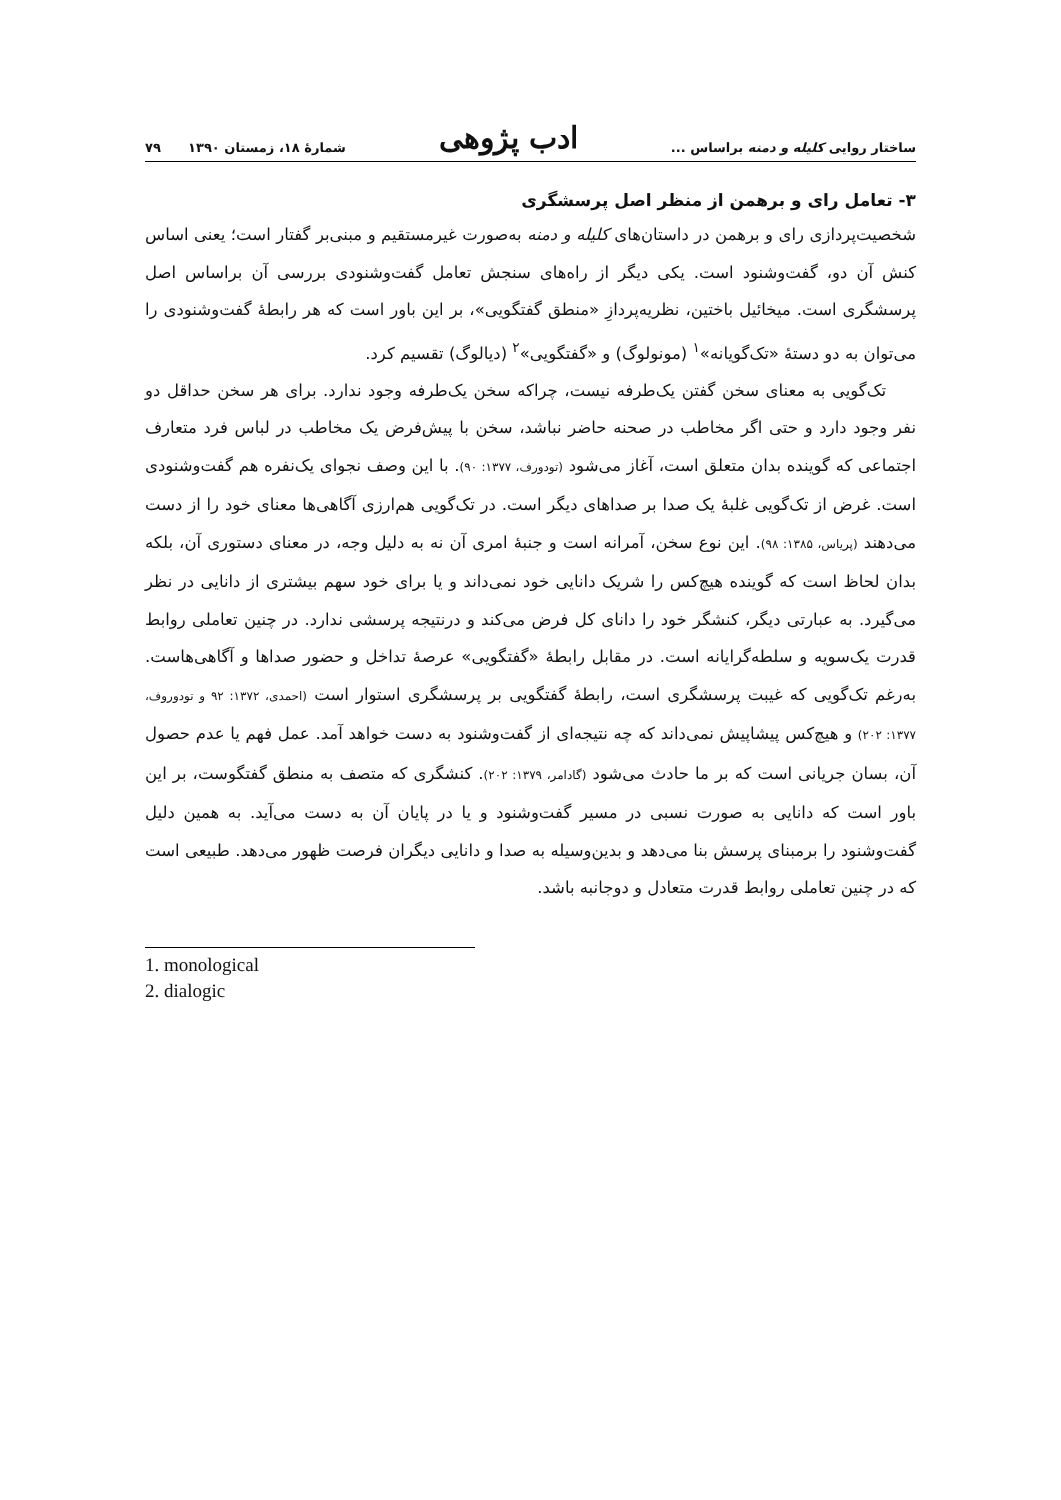ساختار روایی کلیله و دمنه براساس ... ادب پژوهی شمارهٔ ۱۸، زمستان ۱۳۹۰ ۷۹
۳- تعامل رای و برهمن از منظر اصل پرسشگری
شخصیت‌پردازی رای و برهمن در داستان‌های کلیله و دمنه به‌صورت غیرمستقیم و مبنی‌بر گفتار است؛ یعنی اساس کنش آن دو، گفت‌وشنود است. یکی دیگر از راه‌های سنجش تعامل گفت‌وشنودی بررسی آن براساس اصل پرسشگری است. میخائیل باختین، نظریه‌پردازِ «منطق گفتگویی»، بر این باور است که هر رابطهٔ گفت‌وشنودی را می‌توان به دو دستهٔ «تک‌گویانه»<sup>۱</sup> (مونولوگ) و «گفتگویی»<sup>۲</sup> (دیالوگ) تقسیم کرد.
تک‌گویی به معنای سخن گفتن یک‌طرفه نیست، چراکه سخن یک‌طرفه وجود ندارد. برای هر سخن حداقل دو نفر وجود دارد و حتی اگر مخاطب در صحنه حاضر نباشد، سخن با پیش‌فرض یک مخاطب در لباس فرد متعارف اجتماعی که گوینده بدان متعلق است، آغاز می‌شود (تودورف، ۱۳۷۷: ۹۰). با این وصف نجوای یک‌نفره هم گفت‌وشنودی است. غرض از تک‌گویی غلبهٔ یک صدا بر صداهای دیگر است. در تک‌گویی هم‌ارزی آگاهی‌ها معنای خود را از دست می‌دهند (پریاس، ۱۳۸۵: ۹۸). این نوع سخن، آمرانه است و جنبهٔ امری آن نه به دلیل وجه، در معنای دستوری آن، بلکه بدان لحاظ است که گوینده هیچ‌کس را شریک دانایی خود نمی‌داند و یا برای خود سهم بیشتری از دانایی در نظر می‌گیرد. به عبارتی دیگر، کنشگر خود را دانای کل فرض می‌کند و درنتیجه پرسشی ندارد. در چنین تعاملی روابط قدرت یک‌سویه و سلطه‌گرایانه است. در مقابل رابطهٔ «گفتگویی» عرصهٔ تداخل و حضور صداها و آگاهی‌هاست. به‌رغم تک‌گویی که غیبت پرسشگری است، رابطهٔ گفتگویی بر پرسشگری استوار است (احمدی، ۱۳۷۲: ۹۲ و تودوروف، ۱۳۷۷: ۲۰۲) و هیچ‌کس پیشاپیش نمی‌داند که چه نتیجه‌ای از گفت‌وشنود به دست خواهد آمد. عمل فهم یا عدم حصول آن، بسان جریانی است که بر ما حادث می‌شود (گادامر، ۱۳۷۹: ۲۰۲). کنشگری که متصف به منطق گفتگوست، بر این باور است که دانایی به صورت نسبی در مسیر گفت‌وشنود و یا در پایان آن به دست می‌آید. به همین دلیل گفت‌وشنود را برمبنای پرسش بنا می‌دهد و بدین‌وسیله به صدا و دانایی دیگران فرصت ظهور می‌دهد. طبیعی است که در چنین تعاملی روابط قدرت متعادل و دوجانبه باشد.
1. monological
2. dialogic